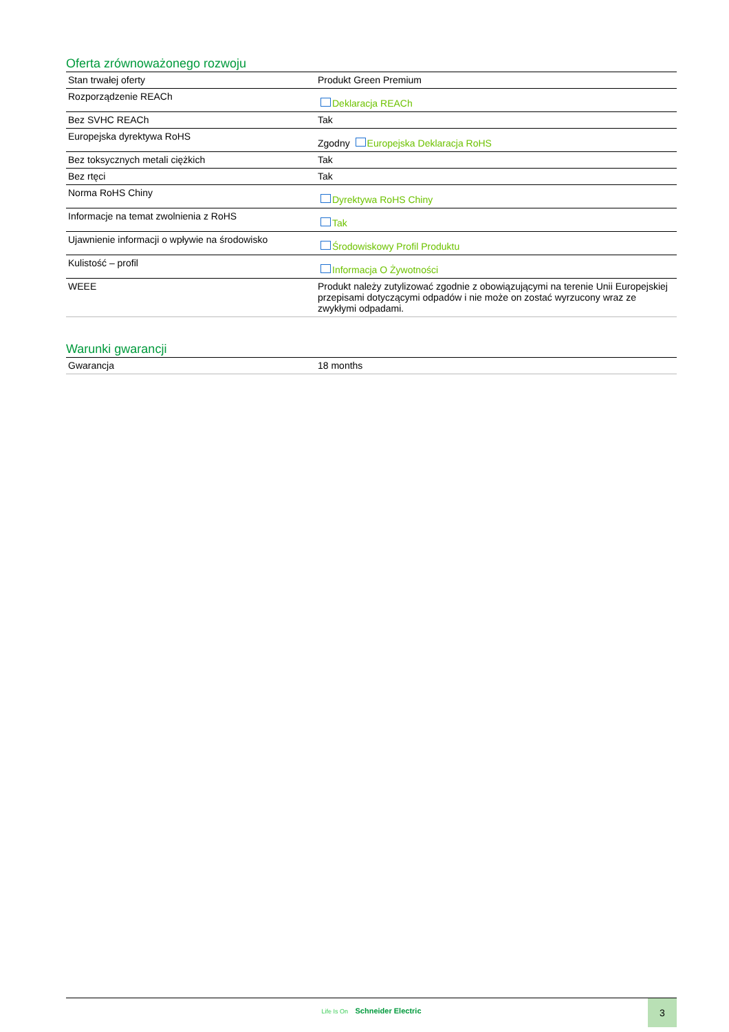Oferta zrównoważonego rozwoju
| Stan trwałej oferty | Produkt Green Premium |
| Rozporządzenie REACh | Deklaracja REACh |
| Bez SVHC REACh | Tak |
| Europejska dyrektywa RoHS | Zgodny Europejska Deklaracja RoHS |
| Bez toksycznych metali ciężkich | Tak |
| Bez rtęci | Tak |
| Norma RoHS Chiny | Dyrektywa RoHS Chiny |
| Informacje na temat zwolnienia z RoHS | Tak |
| Ujawnienie informacji o wpływie na środowisko | Środowiskowy Profil Produktu |
| Kulistość – profil | Informacja O Żywotności |
| WEEE | Produkt należy zutylizować zgodnie z obowiązującymi na terenie Unii Europejskiej przepisami dotyczącymi odpadów i nie może on zostać wyrzucony wraz ze zwykłymi odpadami. |
Warunki gwarancji
| Gwarancja | 18 months |
Life Is On Schneider Electric
3